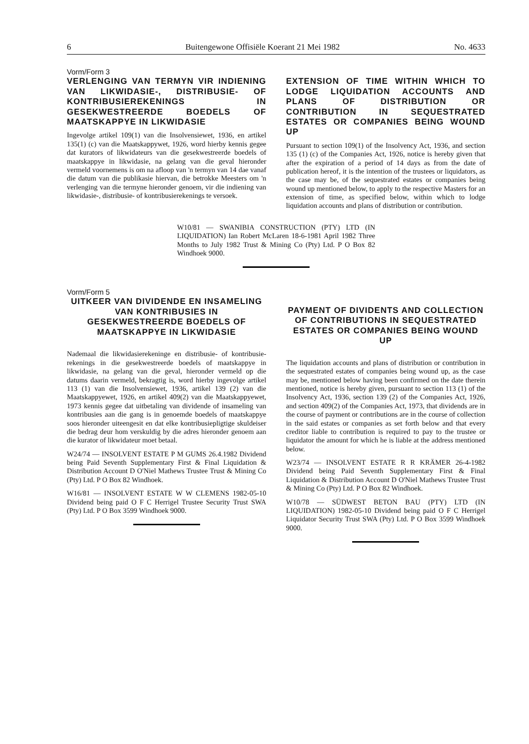6 Buitengewone Offisiële Koerant 21 Mei 1982 No. 4633
Vorm/Form 3
VERLENGING VAN TERMYN VIR INDIENING VAN LIKWIDASIE-, DISTRIBUSIE- OF KONTRIBUSIEREKENINGS IN GESEKWESTREERDE BOEDELS OF MAATSKAPPYE IN LIKWIDASIE
Ingevolge artikel 109(1) van die Insolvensiewet, 1936, en artikel 135(1) (c) van die Maatskappywet, 1926, word hierby kennis gegee dat kurators of likwidateurs van die gesekwestreerde boedels of maatskappye in likwidasie, na gelang van die geval hieronder vermeld voornemens is om na afloop van 'n termyn van 14 dae vanaf die datum van die publikasie hiervan, die betrokke Meesters om 'n verlenging van die termyne hieronder genoem, vir die indiening van likwidasie-, distribusie- of kontribusierekenings te versoek.
EXTENSION OF TIME WITHIN WHICH TO LODGE LIQUIDATION ACCOUNTS AND PLANS OF DISTRIBUTION OR CONTRIBUTION IN SEQUESTRATED ESTATES OR COMPANIES BEING WOUND UP
Pursuant to section 109(1) of the Insolvency Act, 1936, and section 135 (1) (c) of the Companies Act, 1926, notice is hereby given that after the expiration of a period of 14 days as from the date of publication hereof, it is the intention of the trustees or liquidators, as the case may be, of the sequestrated estates or companies being wound up mentioned below, to apply to the respective Masters for an extension of time, as specified below, within which to lodge liquidation accounts and plans of distribution or contribution.
W10/81 — SWANIBIA CONSTRUCTION (PTY) LTD (IN LIQUIDATION) Ian Robert McLaren 18-6-1981 April 1982 Three Months to July 1982 Trust & Mining Co (Pty) Ltd. P O Box 82 Windhoek 9000.
Vorm/Form 5
UITKEER VAN DIVIDENDE EN INSAMELING VAN KONTRIBUSIES IN GESEKWESTREERDE BOEDELS OF MAATSKAPPYE IN LIKWIDASIE
Nademaal die likwidasierekeninge en distribusie- of kontribusie-rekenings in die gesekwestreerde boedels of maatskappye in likwidasie, na gelang van die geval, hieronder vermeld op die datums daarin vermeld, bekragtig is, word hierby ingevolge artikel 113 (1) van die Insolvensiewet, 1936, artikel 139 (2) van die Maatskappyewet, 1926, en artikel 409(2) van die Maatskappyewet, 1973 kennis gegee dat uitbetaling van dividende of insameling van kontribusies aan die gang is in genoemde boedels of maatskappye soos hieronder uiteengesit en dat elke kontribusiepligtige skuldeiser die bedrag deur hom verskuldig by die adres hieronder genoem aan die kurator of likwidateur moet betaal.
W24/74 — INSOLVENT ESTATE P M GUMS 26.4.1982 Dividend being Paid Seventh Supplementary First & Final Liquidation & Distribution Account D O'Niel Mathews Trustee Trust & Mining Co (Pty) Ltd. P O Box 82 Windhoek.
W16/81 — INSOLVENT ESTATE W W CLEMENS 1982-05-10 Dividend being paid O F C Herrigel Trustee Security Trust SWA (Pty) Ltd. P O Box 3599 Windhoek 9000.
PAYMENT OF DIVIDENTS AND COLLECTION OF CONTRIBUTIONS IN SEQUESTRATED ESTATES OR COMPANIES BEING WOUND UP
The liquidation accounts and plans of distribution or contribution in the sequestrated estates of companies being wound up, as the case may be, mentioned below having been confirmed on the date therein mentioned, notice is hereby given, pursuant to section 113 (1) of the Insolvency Act, 1936, section 139 (2) of the Companies Act, 1926, and section 409(2) of the Companies Act, 1973, that dividends are in the course of payment or contributions are in the course of collection in the said estates or companies as set forth below and that every creditor liable to contribution is required to pay to the trustee or liquidator the amount for which he is liable at the address mentioned below.
W23/74 — INSOLVENT ESTATE R R KRÄMER 26-4-1982 Dividend being Paid Seventh Supplementary First & Final Liquidation & Distribution Account D O'Niel Mathews Trustee Trust & Mining Co (Pty) Ltd. P O Box 82 Windhoek.
W10/78 — SÜDWEST BETON BAU (PTY) LTD (IN LIQUIDATION) 1982-05-10 Dividend being paid O F C Herrigel Liquidator Security Trust SWA (Pty) Ltd. P O Box 3599 Windhoek 9000.